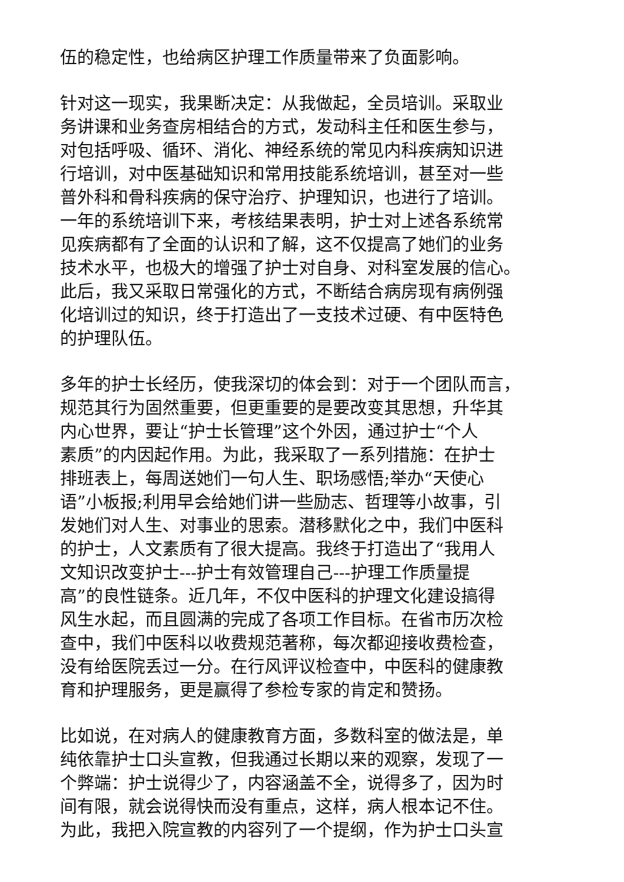伍的稳定性，也给病区护理工作质量带来了负面影响。
针对这一现实，我果断决定：从我做起，全员培训。采取业
务讲课和业务查房相结合的方式，发动科主任和医生参与，
对包括呼吸、循环、消化、神经系统的常见内科疾病知识进
行培训，对中医基础知识和常用技能系统培训，甚至对一些
普外科和骨科疾病的保守治疗、护理知识，也进行了培训。
一年的系统培训下来，考核结果表明，护士对上述各系统常
见疾病都有了全面的认识和了解，这不仅提高了她们的业务
技术水平，也极大的增强了护士对自身、对科室发展的信心。
此后，我又采取日常强化的方式，不断结合病房现有病例强
化培训过的知识，终于打造出了一支技术过硬、有中医特色
的护理队伍。
多年的护士长经历，使我深切的体会到：对于一个团队而言，
规范其行为固然重要，但更重要的是要改变其思想，升华其
内心世界，要让“护士长管理”这个外因，通过护士“个人
素质”的内因起作用。为此，我采取了一系列措施：在护士
排班表上，每周送她们一句人生、职场感悟;举办“天使心
语”小板报;利用早会给她们讲一些励志、哲理等小故事，引
发她们对人生、对事业的思索。潜移默化之中，我们中医科
的护士，人文素质有了很大提高。我终于打造出了“我用人
文知识改变护士---护士有效管理自己---护理工作质量提
高”的良性链条。近几年，不仅中医科的护理文化建设搞得
风生水起，而且圆满的完成了各项工作目标。在省市历次检
查中，我们中医科以收费规范著称，每次都迎接收费检查，
没有给医院丢过一分。在行风评议检查中，中医科的健康教
育和护理服务，更是赢得了参检专家的肯定和赞扬。
比如说，在对病人的健康教育方面，多数科室的做法是，单
纯依靠护士口头宣教，但我通过长期以来的观察，发现了一
个弊端：护士说得少了，内容涵盖不全，说得多了，因为时
间有限，就会说得快而没有重点，这样，病人根本记不住。
为此，我把入院宣教的内容列了一个提纲，作为护士口头宣